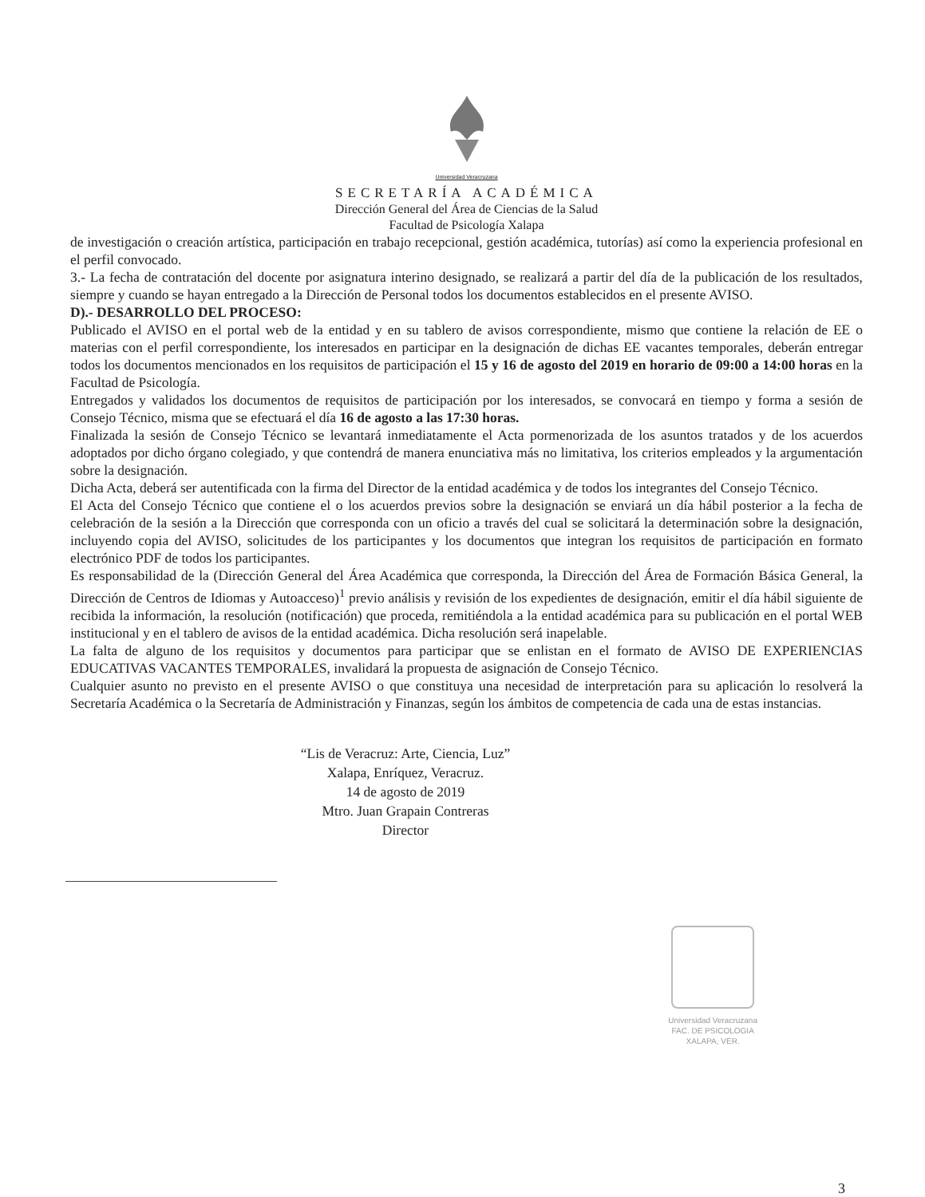Universidad Veracruzana
SECRETARÍA ACADÉMICA
Dirección General del Área de Ciencias de la Salud
Facultad de Psicología Xalapa
de investigación o creación artística, participación en trabajo recepcional, gestión académica, tutorías) así como la experiencia profesional en el perfil convocado.
3.- La fecha de contratación del docente por asignatura interino designado, se realizará a partir del día de la publicación de los resultados, siempre y cuando se hayan entregado a la Dirección de Personal todos los documentos establecidos en el presente AVISO.
D).- DESARROLLO DEL PROCESO:
Publicado el AVISO en el portal web de la entidad y en su tablero de avisos correspondiente, mismo que contiene la relación de EE o materias con el perfil correspondiente, los interesados en participar en la designación de dichas EE vacantes temporales, deberán entregar todos los documentos mencionados en los requisitos de participación el 15 y 16 de agosto del 2019 en horario de 09:00 a 14:00 horas en la Facultad de Psicología.
Entregados y validados los documentos de requisitos de participación por los interesados, se convocará en tiempo y forma a sesión de Consejo Técnico, misma que se efectuará el día 16 de agosto a las 17:30 horas.
Finalizada la sesión de Consejo Técnico se levantará inmediatamente el Acta pormenorizada de los asuntos tratados y de los acuerdos adoptados por dicho órgano colegiado, y que contendrá de manera enunciativa más no limitativa, los criterios empleados y la argumentación sobre la designación.
Dicha Acta, deberá ser autentificada con la firma del Director de la entidad académica y de todos los integrantes del Consejo Técnico.
El Acta del Consejo Técnico que contiene el o los acuerdos previos sobre la designación se enviará un día hábil posterior a la fecha de celebración de la sesión a la Dirección que corresponda con un oficio a través del cual se solicitará la determinación sobre la designación, incluyendo copia del AVISO, solicitudes de los participantes y los documentos que integran los requisitos de participación en formato electrónico PDF de todos los participantes.
Es responsabilidad de la (Dirección General del Área Académica que corresponda, la Dirección del Área de Formación Básica General, la Dirección de Centros de Idiomas y Autoacceso)<sup>1</sup> previo análisis y revisión de los expedientes de designación, emitir el día hábil siguiente de recibida la información, la resolución (notificación) que proceda, remitiéndola a la entidad académica para su publicación en el portal WEB institucional y en el tablero de avisos de la entidad académica. Dicha resolución será inapelable.
La falta de alguno de los requisitos y documentos para participar que se enlistan en el formato de AVISO DE EXPERIENCIAS EDUCATIVAS VACANTES TEMPORALES, invalidará la propuesta de asignación de Consejo Técnico.
Cualquier asunto no previsto en el presente AVISO o que constituya una necesidad de interpretación para su aplicación lo resolverá la Secretaría Académica o la Secretaría de Administración y Finanzas, según los ámbitos de competencia de cada una de estas instancias.
“Lis de Veracruz: Arte, Ciencia, Luz”
Xalapa, Enríquez, Veracruz.
14 de agosto de 2019
Mtro. Juan Grapain Contreras
Director
Universidad Veracruzana
FAC. DE PSICOLOGIA
XALAPA, VER.
3